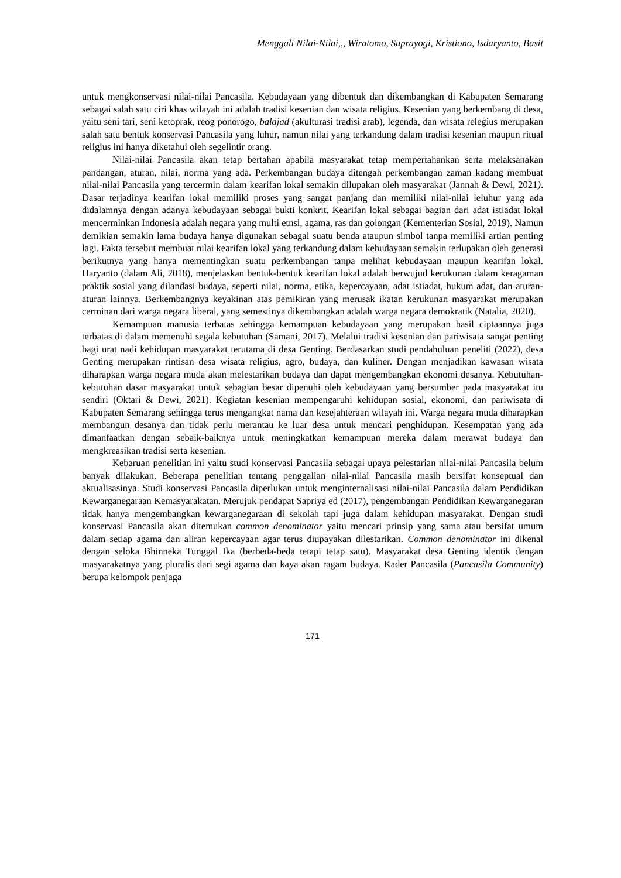Menggali Nilai-Nilai,,, Wiratomo, Suprayogi, Kristiono, Isdaryanto, Basit
untuk mengkonservasi nilai-nilai Pancasila. Kebudayaan yang dibentuk dan dikembangkan di Kabupaten Semarang sebagai salah satu ciri khas wilayah ini adalah tradisi kesenian dan wisata religius. Kesenian yang berkembang di desa, yaitu seni tari, seni ketoprak, reog ponorogo, balajad (akulturasi tradisi arab), legenda, dan wisata relegius merupakan salah satu bentuk konservasi Pancasila yang luhur, namun nilai yang terkandung dalam tradisi kesenian maupun ritual religius ini hanya diketahui oleh segelintir orang.
Nilai-nilai Pancasila akan tetap bertahan apabila masyarakat tetap mempertahankan serta melaksanakan pandangan, aturan, nilai, norma yang ada. Perkembangan budaya ditengah perkembangan zaman kadang membuat nilai-nilai Pancasila yang tercermin dalam kearifan lokal semakin dilupakan oleh masyarakat (Jannah & Dewi, 2021). Dasar terjadinya kearifan lokal memiliki proses yang sangat panjang dan memiliki nilai-nilai leluhur yang ada didalamnya dengan adanya kebudayaan sebagai bukti konkrit. Kearifan lokal sebagai bagian dari adat istiadat lokal mencerminkan Indonesia adalah negara yang multi etnsi, agama, ras dan golongan (Kementerian Sosial, 2019). Namun demikian semakin lama budaya hanya digunakan sebagai suatu benda ataupun simbol tanpa memiliki artian penting lagi. Fakta tersebut membuat nilai kearifan lokal yang terkandung dalam kebudayaan semakin terlupakan oleh generasi berikutnya yang hanya mementingkan suatu perkembangan tanpa melihat kebudayaan maupun kearifan lokal. Haryanto (dalam Ali, 2018), menjelaskan bentuk-bentuk kearifan lokal adalah berwujud kerukunan dalam keragaman praktik sosial yang dilandasi budaya, seperti nilai, norma, etika, kepercayaan, adat istiadat, hukum adat, dan aturan-aturan lainnya. Berkembangnya keyakinan atas pemikiran yang merusak ikatan kerukunan masyarakat merupakan cerminan dari warga negara liberal, yang semestinya dikembangkan adalah warga negara demokratik (Natalia, 2020).
Kemampuan manusia terbatas sehingga kemampuan kebudayaan yang merupakan hasil ciptaannya juga terbatas di dalam memenuhi segala kebutuhan (Samani, 2017). Melalui tradisi kesenian dan pariwisata sangat penting bagi urat nadi kehidupan masyarakat terutama di desa Genting. Berdasarkan studi pendahuluan peneliti (2022), desa Genting merupakan rintisan desa wisata religius, agro, budaya, dan kuliner. Dengan menjadikan kawasan wisata diharapkan warga negara muda akan melestarikan budaya dan dapat mengembangkan ekonomi desanya. Kebutuhan-kebutuhan dasar masyarakat untuk sebagian besar dipenuhi oleh kebudayaan yang bersumber pada masyarakat itu sendiri (Oktari & Dewi, 2021). Kegiatan kesenian mempengaruhi kehidupan sosial, ekonomi, dan pariwisata di Kabupaten Semarang sehingga terus mengangkat nama dan kesejahteraan wilayah ini. Warga negara muda diharapkan membangun desanya dan tidak perlu merantau ke luar desa untuk mencari penghidupan. Kesempatan yang ada dimanfaatkan dengan sebaik-baiknya untuk meningkatkan kemampuan mereka dalam merawat budaya dan mengkreasikan tradisi serta kesenian.
Kebaruan penelitian ini yaitu studi konservasi Pancasila sebagai upaya pelestarian nilai-nilai Pancasila belum banyak dilakukan. Beberapa penelitian tentang penggalian nilai-nilai Pancasila masih bersifat konseptual dan aktualisasinya. Studi konservasi Pancasila diperlukan untuk menginternalisasi nilai-nilai Pancasila dalam Pendidikan Kewarganegaraan Kemasyarakatan. Merujuk pendapat Sapriya ed (2017), pengembangan Pendidikan Kewarganegaran tidak hanya mengembangkan kewarganegaraan di sekolah tapi juga dalam kehidupan masyarakat. Dengan studi konservasi Pancasila akan ditemukan common denominator yaitu mencari prinsip yang sama atau bersifat umum dalam setiap agama dan aliran kepercayaan agar terus diupayakan dilestarikan. Common denominator ini dikenal dengan seloka Bhinneka Tunggal Ika (berbeda-beda tetapi tetap satu). Masyarakat desa Genting identik dengan masyarakatnya yang pluralis dari segi agama dan kaya akan ragam budaya. Kader Pancasila (Pancasila Community) berupa kelompok penjaga
171